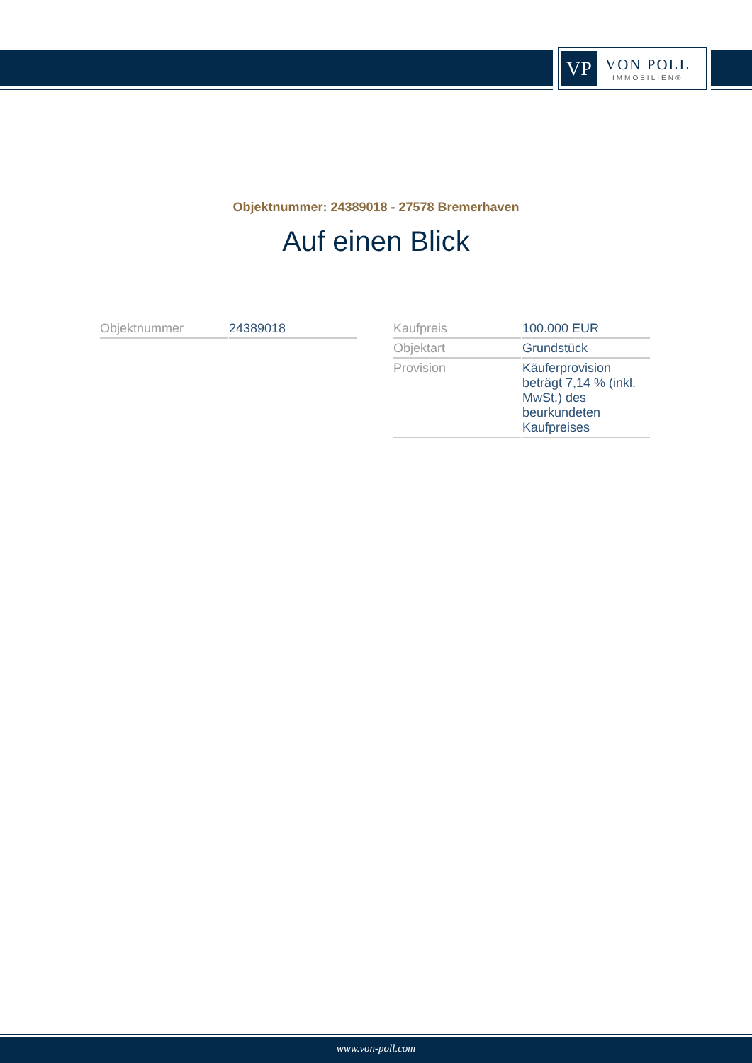VP
VON POLL
IMMOBILIEN®
Objektnummer: 24389018 - 27578 Bremerhaven
Auf einen Blick
| Objektnummer | 24389018 |
| Kaufpreis | 100.000 EUR |
| Objektart | Grundstück |
| Provision | Käuferprovision beträgt 7,14 % (inkl. MwSt.) des beurkundeten Kaufpreises |
www.von-poll.com